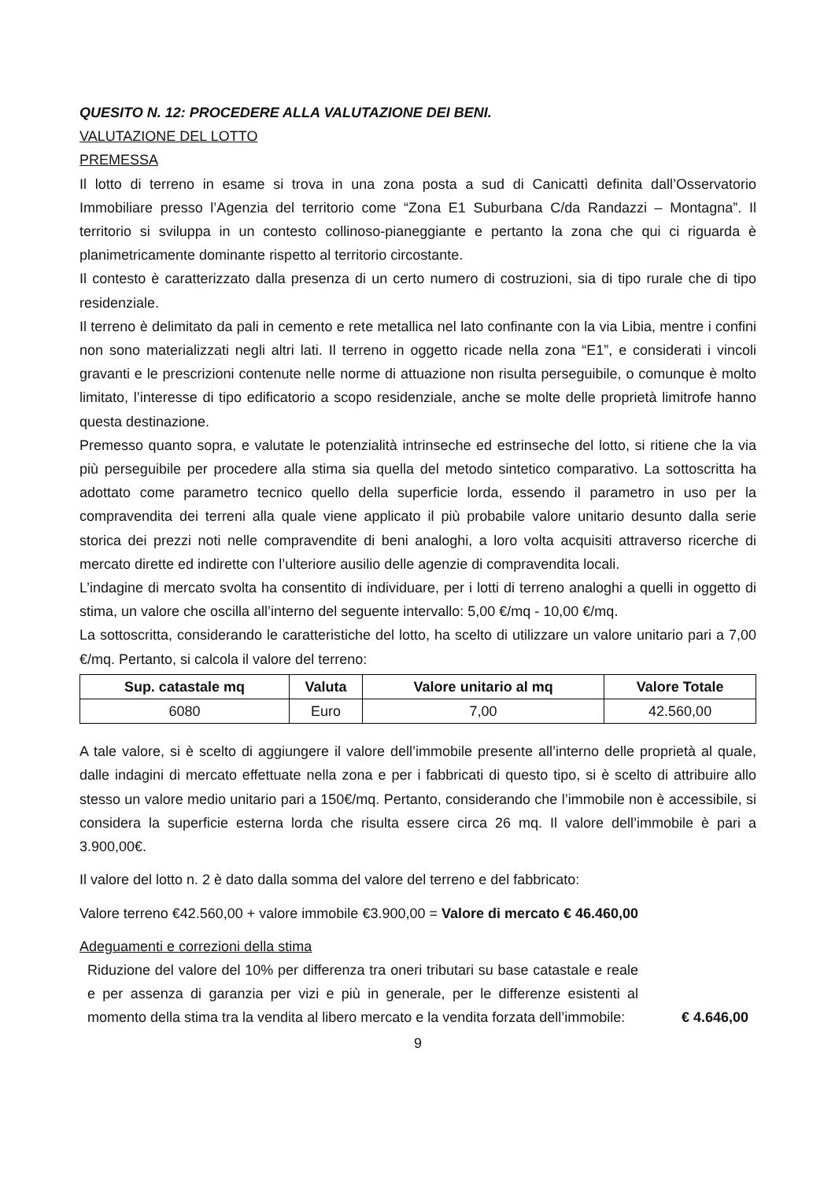QUESITO N. 12: PROCEDERE ALLA VALUTAZIONE DEI BENI.
VALUTAZIONE DEL LOTTO
PREMESSA
Il lotto di terreno in esame si trova in una zona posta a sud di Canicattì definita dall’Osservatorio Immobiliare presso l’Agenzia del territorio come “Zona E1 Suburbana C/da Randazzi – Montagna”. Il territorio si sviluppa in un contesto collinoso-pianeggiante e pertanto la zona che qui ci riguarda è planimetricamente dominante rispetto al territorio circostante.
Il contesto è caratterizzato dalla presenza di un certo numero di costruzioni, sia di tipo rurale che di tipo residenziale.
Il terreno è delimitato da pali in cemento e rete metallica nel lato confinante con la via Libia, mentre i confini non sono materializzati negli altri lati. Il terreno in oggetto ricade nella zona “E1”, e considerati i vincoli gravanti e le prescrizioni contenute nelle norme di attuazione non risulta perseguibile, o comunque è molto limitato, l’interesse di tipo edificatorio a scopo residenziale, anche se molte delle proprietà limitrofe hanno questa destinazione.
Premesso quanto sopra, e valutate le potenzialità intrinseche ed estrinseche del lotto, si ritiene che la via più perseguibile per procedere alla stima sia quella del metodo sintetico comparativo. La sottoscritta ha adottato come parametro tecnico quello della superficie lorda, essendo il parametro in uso per la compravendita dei terreni alla quale viene applicato il più probabile valore unitario desunto dalla serie storica dei prezzi noti nelle compravendite di beni analoghi, a loro volta acquisiti attraverso ricerche di mercato dirette ed indirette con l’ulteriore ausilio delle agenzie di compravendita locali.
L’indagine di mercato svolta ha consentito di individuare, per i lotti di terreno analoghi a quelli in oggetto di stima, un valore che oscilla all’interno del seguente intervallo: 5,00 €/mq - 10,00 €/mq.
La sottoscritta, considerando le caratteristiche del lotto, ha scelto di utilizzare un valore unitario pari a 7,00 €/mq. Pertanto, si calcola il valore del terreno:
| Sup. catastale mq | Valuta | Valore unitario al mq | Valore Totale |
| --- | --- | --- | --- |
| 6080 | Euro | 7,00 | 42.560,00 |
A tale valore, si è scelto di aggiungere il valore dell’immobile presente all’interno delle proprietà al quale, dalle indagini di mercato effettuate nella zona e per i fabbricati di questo tipo, si è scelto di attribuire allo stesso un valore medio unitario pari a 150€/mq. Pertanto, considerando che l’immobile non è accessibile, si considera la superficie esterna lorda che risulta essere circa 26 mq. Il valore dell’immobile è pari a 3.900,00€.
Il valore del lotto n. 2 è dato dalla somma del valore del terreno e del fabbricato:
Valore terreno €42.560,00 + valore immobile €3.900,00 = Valore di mercato € 46.460,00
Adeguamenti e correzioni della stima
Riduzione del valore del 10% per differenza tra oneri tributari su base catastale e reale e per assenza di garanzia per vizi e più in generale, per le differenze esistenti al momento della stima tra la vendita al libero mercato e la vendita forzata dell’immobile:
€ 4.646,00
9